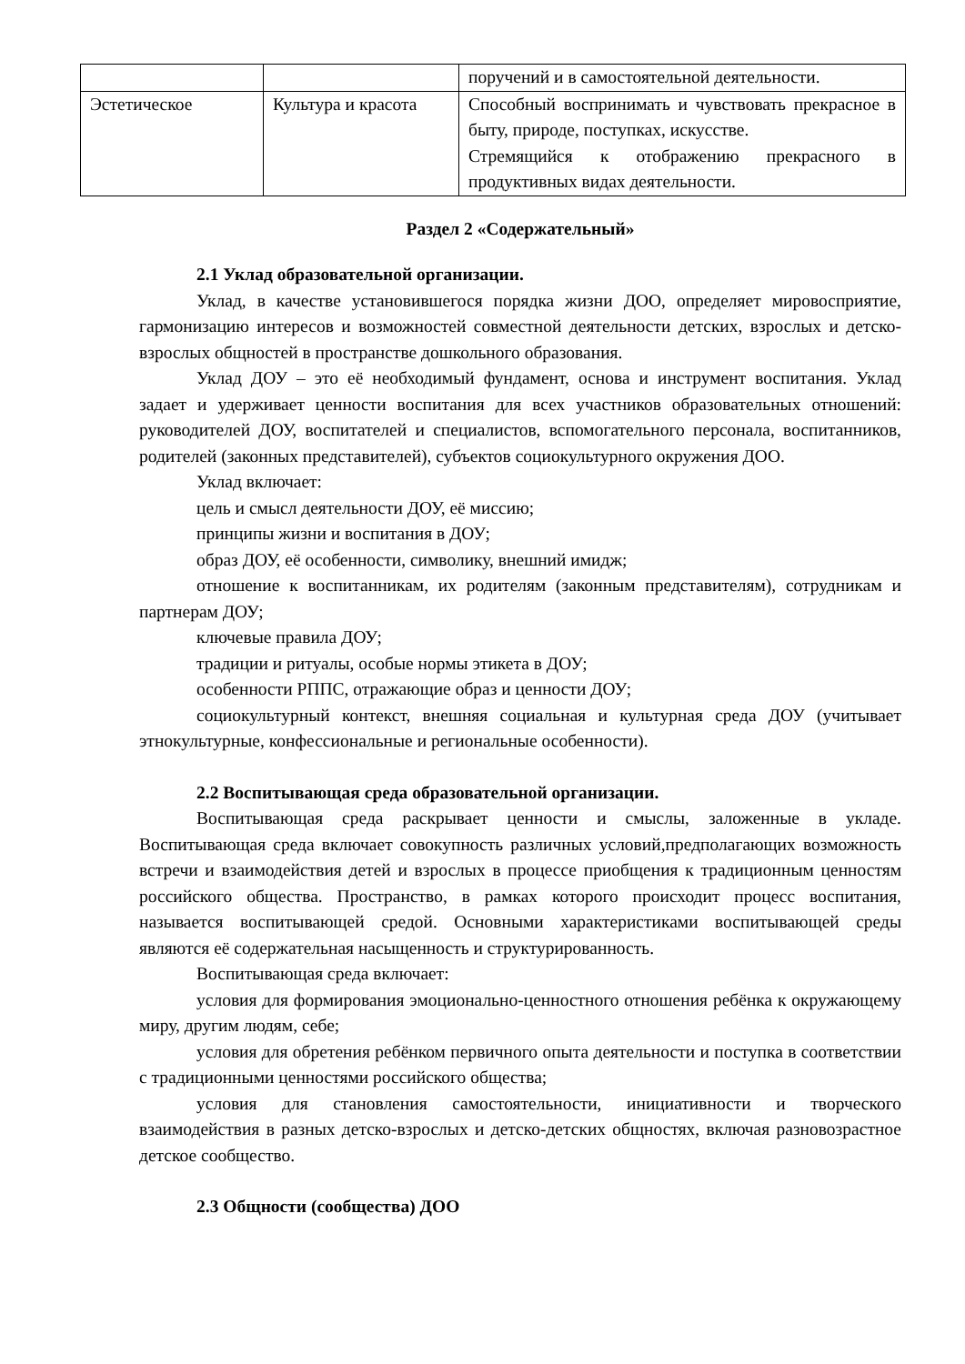| | | поручений и в самостоятельной деятельности. |
| Эстетическое | Культура и красота | Способный воспринимать и чувствовать прекрасное в быту, природе, поступках, искусстве. Стремящийся к отображению прекрасного в продуктивных видах деятельности. |
Раздел 2 «Содержательный»
2.1 Уклад образовательной организации.
Уклад, в качестве установившегося порядка жизни ДОО, определяет мировосприятие, гармонизацию интересов и возможностей совместной деятельности детских, взрослых и детско-взрослых общностей в пространстве дошкольного образования.
Уклад ДОУ – это её необходимый фундамент, основа и инструмент воспитания. Уклад задает и удерживает ценности воспитания для всех участников образовательных отношений: руководителей ДОУ, воспитателей и специалистов, вспомогательного персонала, воспитанников, родителей (законных представителей), субъектов социокультурного окружения ДОО.
Уклад включает:
цель и смысл деятельности ДОУ, её миссию;
принципы жизни и воспитания в ДОУ;
образ ДОУ, её особенности, символику, внешний имидж;
отношение к воспитанникам, их родителям (законным представителям), сотрудникам и партнерам ДОУ;
ключевые правила ДОУ;
традиции и ритуалы, особые нормы этикета в ДОУ;
особенности РППС, отражающие образ и ценности ДОУ;
социокультурный контекст, внешняя социальная и культурная среда ДОУ (учитывает этнокультурные, конфессиональные и региональные особенности).
2.2 Воспитывающая среда образовательной организации.
Воспитывающая среда раскрывает ценности и смыслы, заложенные в укладе. Воспитывающая среда включает совокупность различных условий,предполагающих возможность встречи и взаимодействия детей и взрослых в процессе приобщения к традиционным ценностям российского общества. Пространство, в рамках которого происходит процесс воспитания, называется воспитывающей средой. Основными характеристиками воспитывающей среды являются её содержательная насыщенность и структурированность.
Воспитывающая среда включает:
условия для формирования эмоционально-ценностного отношения ребёнка к окружающему миру, другим людям, себе;
условия для обретения ребёнком первичного опыта деятельности и поступка в соответствии с традиционными ценностями российского общества;
условия для становления самостоятельности, инициативности и творческого взаимодействия в разных детско-взрослых и детско-детских общностях, включая разновозрастное детское сообщество.
2.3 Общности (сообщества) ДОО